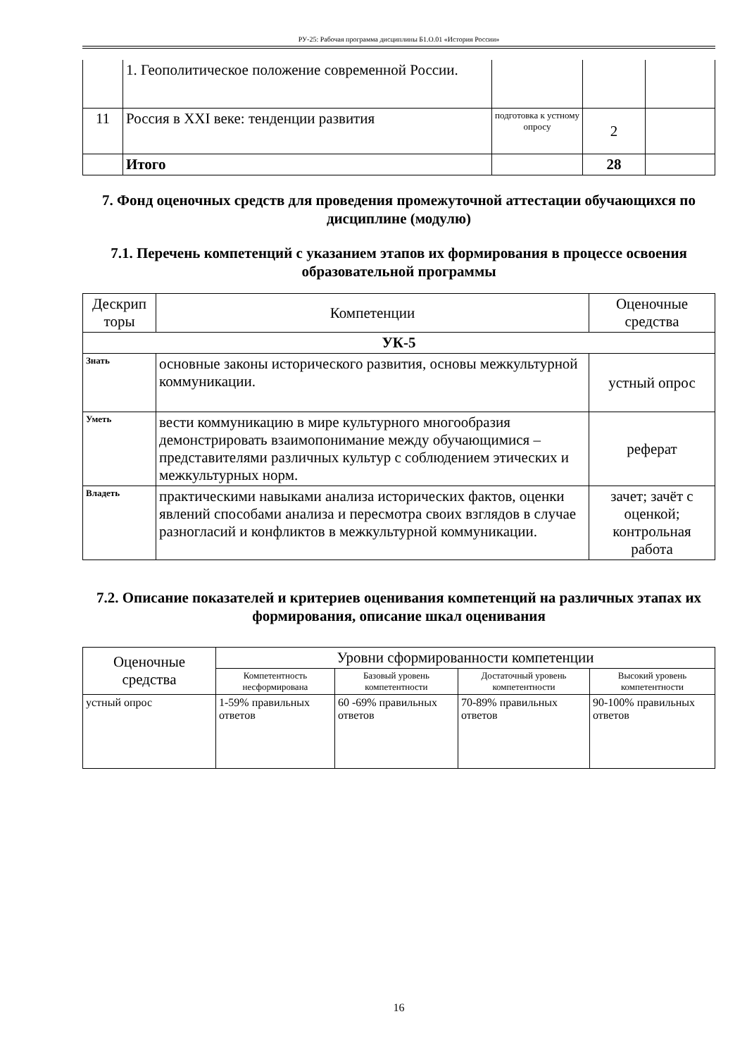РУ-25: Рабочая программа дисциплины Б1.О.01 «История России»
| | 1. Геополитическое положение современной России. | | | |
| 11 | Россия в XXI веке: тенденции развития | подготовка к устному опросу | 2 | |
| | Итого | | 28 | |
7. Фонд оценочных средств для проведения промежуточной аттестации обучающихся по дисциплине (модулю)
7.1. Перечень компетенций с указанием этапов их формирования в процессе освоения образовательной программы
| Дескрип торы | Компетенции | Оценочные средства |
| УК-5 | | |
| Знать | основные законы исторического развития, основы межкультурной коммуникации. | устный опрос |
| Уметь | вести коммуникацию в мире культурного многообразия демонстрировать взаимопонимание между обучающимися – представителями различных культур с соблюдением этических и межкультурных норм. | реферат |
| Владеть | практическими навыками анализа исторических фактов, оценки явлений способами анализа и пересмотра своих взглядов в случае разногласий и конфликтов в межкультурной коммуникации. | зачет; зачёт с оценкой; контрольная работа |
7.2. Описание показателей и критериев оценивания компетенций на различных этапах их формирования, описание шкал оценивания
| Оценочные средства | Уровни сформированности компетенции | | | |
| | Компетентность несформирована | Базовый уровень компетентности | Достаточный уровень компетентности | Высокий уровень компетентности |
| устный опрос | 1-59% правильных ответов | 60 -69% правильных ответов | 70-89% правильных ответов | 90-100% правильных ответов |
16